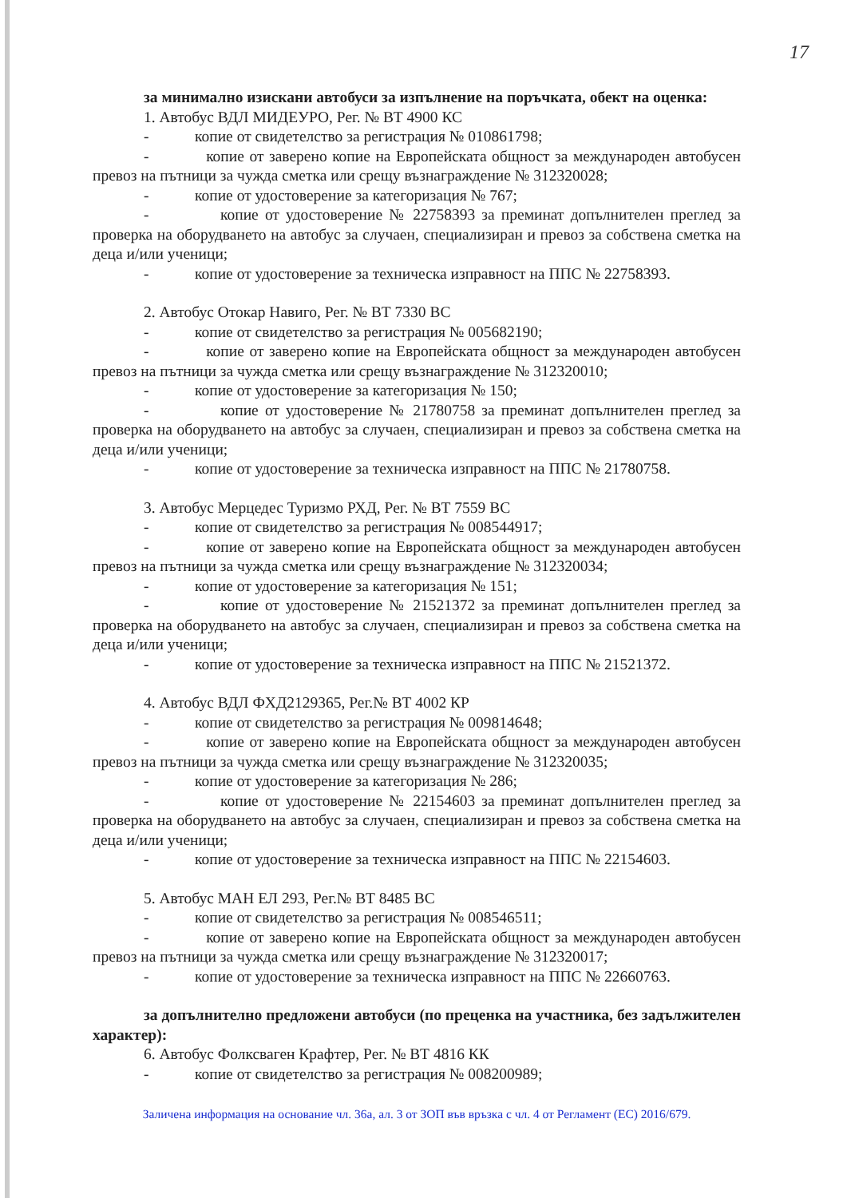17
за минимално изискани автобуси за изпълнение на поръчката, обект на оценка:
1. Автобус ВДЛ МИДЕУРО, Рег. № ВТ 4900 КС
- копие от свидетелство за регистрация № 010861798;
- копие от заверено копие на Европейската общност за международен автобусен превоз на пътници за чужда сметка или срещу възнаграждение № 312320028;
- копие от удостоверение за категоризация № 767;
- копие от удостоверение № 22758393 за преминат допълнителен преглед за проверка на оборудването на автобус за случаен, специализиран и превоз за собствена сметка на деца и/или ученици;
- копие от удостоверение за техническа изправност на ППС № 22758393.
2. Автобус Отокар Навиго, Рег. № ВТ 7330 ВС
- копие от свидетелство за регистрация № 005682190;
- копие от заверено копие на Европейската общност за международен автобусен превоз на пътници за чужда сметка или срещу възнаграждение № 312320010;
- копие от удостоверение за категоризация № 150;
- копие от удостоверение № 21780758 за преминат допълнителен преглед за проверка на оборудването на автобус за случаен, специализиран и превоз за собствена сметка на деца и/или ученици;
- копие от удостоверение за техническа изправност на ППС № 21780758.
3. Автобус Мерцедес Туризмо РХД, Рег. № ВТ 7559 ВС
- копие от свидетелство за регистрация № 008544917;
- копие от заверено копие на Европейската общност за международен автобусен превоз на пътници за чужда сметка или срещу възнаграждение № 312320034;
- копие от удостоверение за категоризация № 151;
- копие от удостоверение № 21521372 за преминат допълнителен преглед за проверка на оборудването на автобус за случаен, специализиран и превоз за собствена сметка на деца и/или ученици;
- копие от удостоверение за техническа изправност на ППС № 21521372.
4. Автобус ВДЛ ФХД2129365, Рег.№ ВТ 4002 КР
- копие от свидетелство за регистрация № 009814648;
- копие от заверено копие на Европейската общност за международен автобусен превоз на пътници за чужда сметка или срещу възнаграждение № 312320035;
- копие от удостоверение за категоризация № 286;
- копие от удостоверение № 22154603 за преминат допълнителен преглед за проверка на оборудването на автобус за случаен, специализиран и превоз за собствена сметка на деца и/или ученици;
- копие от удостоверение за техническа изправност на ППС № 22154603.
5. Автобус МАН ЕЛ 293, Рег.№ ВТ 8485 ВС
- копие от свидетелство за регистрация № 008546511;
- копие от заверено копие на Европейската общност за международен автобусен превоз на пътници за чужда сметка или срещу възнаграждение № 312320017;
- копие от удостоверение за техническа изправност на ППС № 22660763.
за допълнително предложени автобуси (по преценка на участника, без задължителен характер):
6. Автобус Фолксваген Крафтер, Рег. № ВТ 4816 КК
- копие от свидетелство за регистрация № 008200989;
Заличена информация на основание чл. 36а, ал. 3 от ЗОП във връзка с чл. 4 от Регламент (ЕС) 2016/679.